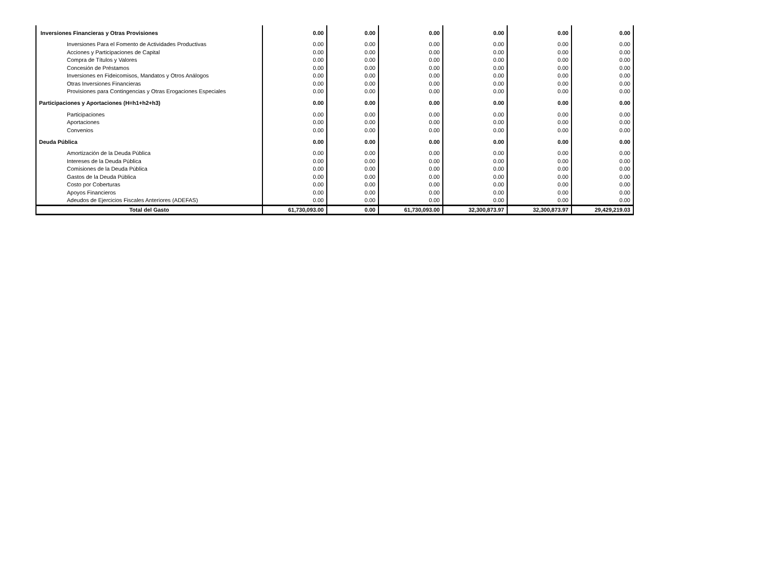| Inversiones Financieras y Otras Provisiones | 0.00 | 0.00 | 0.00 | 0.00 | 0.00 | 0.00 |
| Inversiones Para el Fomento de Actividades Productivas | 0.00 | 0.00 | 0.00 | 0.00 | 0.00 | 0.00 |
| Acciones y Participaciones de Capital | 0.00 | 0.00 | 0.00 | 0.00 | 0.00 | 0.00 |
| Compra de Títulos y Valores | 0.00 | 0.00 | 0.00 | 0.00 | 0.00 | 0.00 |
| Concesión de Préstamos | 0.00 | 0.00 | 0.00 | 0.00 | 0.00 | 0.00 |
| Inversiones en Fideicomisos, Mandatos y Otros Análogos | 0.00 | 0.00 | 0.00 | 0.00 | 0.00 | 0.00 |
| Otras Inversiones Financieras | 0.00 | 0.00 | 0.00 | 0.00 | 0.00 | 0.00 |
| Provisiones para Contingencias y Otras Erogaciones Especiales | 0.00 | 0.00 | 0.00 | 0.00 | 0.00 | 0.00 |
| Participaciones y Aportaciones (H=h1+h2+h3) | 0.00 | 0.00 | 0.00 | 0.00 | 0.00 | 0.00 |
| Participaciones | 0.00 | 0.00 | 0.00 | 0.00 | 0.00 | 0.00 |
| Aportaciones | 0.00 | 0.00 | 0.00 | 0.00 | 0.00 | 0.00 |
| Convenios | 0.00 | 0.00 | 0.00 | 0.00 | 0.00 | 0.00 |
| Deuda Pública | 0.00 | 0.00 | 0.00 | 0.00 | 0.00 | 0.00 |
| Amortización de la Deuda Pública | 0.00 | 0.00 | 0.00 | 0.00 | 0.00 | 0.00 |
| Intereses de la Deuda Pública | 0.00 | 0.00 | 0.00 | 0.00 | 0.00 | 0.00 |
| Comisiones de la Deuda Pública | 0.00 | 0.00 | 0.00 | 0.00 | 0.00 | 0.00 |
| Gastos de la Deuda Pública | 0.00 | 0.00 | 0.00 | 0.00 | 0.00 | 0.00 |
| Costo por Coberturas | 0.00 | 0.00 | 0.00 | 0.00 | 0.00 | 0.00 |
| Apoyos Financieros | 0.00 | 0.00 | 0.00 | 0.00 | 0.00 | 0.00 |
| Adeudos de Ejercicios Fiscales Anteriores (ADEFAS) | 0.00 | 0.00 | 0.00 | 0.00 | 0.00 | 0.00 |
| Total del Gasto | 61,730,093.00 | 0.00 | 61,730,093.00 | 32,300,873.97 | 32,300,873.97 | 29,429,219.03 |